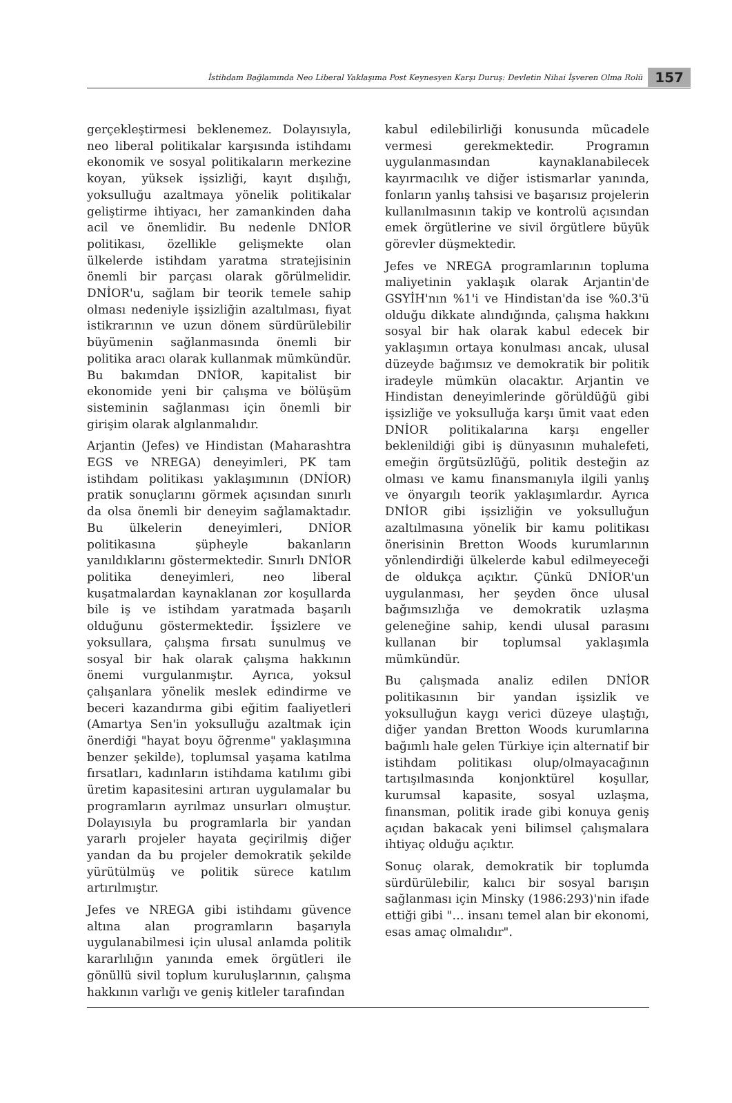İstihdam Bağlamında Neo Liberal Yaklaşıma Post Keynesyen Karşı Duruş: Devletin Nihai İşveren Olma Rolü 157
gerçekleştirmesi beklenemez. Dolayısıyla, neo liberal politikalar karşısında istihdamı ekonomik ve sosyal politikaların merkezine koyan, yüksek işsizliği, kayıt dışılığı, yoksulluğu azaltmaya yönelik politikalar geliştirme ihtiyacı, her zamankinden daha acil ve önemlidir. Bu nedenle DNİOR politikası, özellikle gelişmekte olan ülkelerde istihdam yaratma stratejisinin önemli bir parçası olarak görülmelidir. DNİOR'u, sağlam bir teorik temele sahip olması nedeniyle işsizliğin azaltılması, fiyat istikrarının ve uzun dönem sürdürülebilir büyümenin sağlanmasında önemli bir politika aracı olarak kullanmak mümkündür. Bu bakımdan DNİOR, kapitalist bir ekonomide yeni bir çalışma ve bölüşüm sisteminin sağlanması için önemli bir girişim olarak algılanmalıdır.
Arjantin (Jefes) ve Hindistan (Maharashtra EGS ve NREGA) deneyimleri, PK tam istihdam politikası yaklaşımının (DNİOR) pratik sonuçlarını görmek açısından sınırlı da olsa önemli bir deneyim sağlamaktadır. Bu ülkelerin deneyimleri, DNİOR politikasına şüpheyle bakanların yanıldıklarını göstermektedir. Sınırlı DNİOR politika deneyimleri, neo liberal kuşatmalardan kaynaklanan zor koşullarda bile iş ve istihdam yaratmada başarılı olduğunu göstermektedir. İşsizlere ve yoksullara, çalışma fırsatı sunulmuş ve sosyal bir hak olarak çalışma hakkının önemi vurgulanmıştır. Ayrıca, yoksul çalışanlara yönelik meslek edindirme ve beceri kazandırma gibi eğitim faaliyetleri (Amartya Sen'in yoksulluğu azaltmak için önerdiği "hayat boyu öğrenme" yaklaşımına benzer şekilde), toplumsal yaşama katılma fırsatları, kadınların istihdama katılımı gibi üretim kapasitesini artıran uygulamalar bu programların ayrılmaz unsurları olmuştur. Dolayısıyla bu programlarla bir yandan yararlı projeler hayata geçirilmiş diğer yandan da bu projeler demokratik şekilde yürütülmüş ve politik sürece katılım artırılmıştır.
Jefes ve NREGA gibi istihdamı güvence altına alan programların başarıyla uygulanabilmesi için ulusal anlamda politik kararlılığın yanında emek örgütleri ile gönüllü sivil toplum kuruluşlarının, çalışma hakkının varlığı ve geniş kitleler tarafından
kabul edilebilirliği konusunda mücadele vermesi gerekmektedir. Programın uygulanmasından kaynaklanabilecek kayırmacılık ve diğer istismarlar yanında, fonların yanlış tahsisi ve başarısız projelerin kullanılmasının takip ve kontrolü açısından emek örgütlerine ve sivil örgütlere büyük görevler düşmektedir.
Jefes ve NREGA programlarının topluma maliyetinin yaklaşık olarak Arjantin'de GSYİH'nın %1'i ve Hindistan'da ise %0.3'ü olduğu dikkate alındığında, çalışma hakkını sosyal bir hak olarak kabul edecek bir yaklaşımın ortaya konulması ancak, ulusal düzeyde bağımsız ve demokratik bir politik iradeyle mümkün olacaktır. Arjantin ve Hindistan deneyimlerinde görüldüğü gibi işsizliğe ve yoksulluğa karşı ümit vaat eden DNİOR politikalarına karşı engeller beklenildiği gibi iş dünyasının muhalefeti, emeğin örgütsüzlüğü, politik desteğin az olması ve kamu finansmanıyla ilgili yanlış ve önyargılı teorik yaklaşımlardır. Ayrıca DNİOR gibi işsizliğin ve yoksulluğun azaltılmasına yönelik bir kamu politikası önerisinin Bretton Woods kurumlarının yönlendirdiği ülkelerde kabul edilmeyeceği de oldukça açıktır. Çünkü DNİOR'un uygulanması, her şeyden önce ulusal bağımsızlığa ve demokratik uzlaşma geleneğine sahip, kendi ulusal parasını kullanan bir toplumsal yaklaşımla mümkündür.
Bu çalışmada analiz edilen DNİOR politikasının bir yandan işsizlik ve yoksulluğun kaygı verici düzeye ulaştığı, diğer yandan Bretton Woods kurumlarına bağımlı hale gelen Türkiye için alternatif bir istihdam politikası olup/olmayacağının tartışılmasında konjonktürel koşullar, kurumsal kapasite, sosyal uzlaşma, finansman, politik irade gibi konuya geniş açıdan bakacak yeni bilimsel çalışmalara ihtiyaç olduğu açıktır.
Sonuç olarak, demokratik bir toplumda sürdürülebilir, kalıcı bir sosyal barışın sağlanması için Minsky (1986:293)'nin ifade ettiği gibi "… insanı temel alan bir ekonomi, esas amaç olmalıdır".